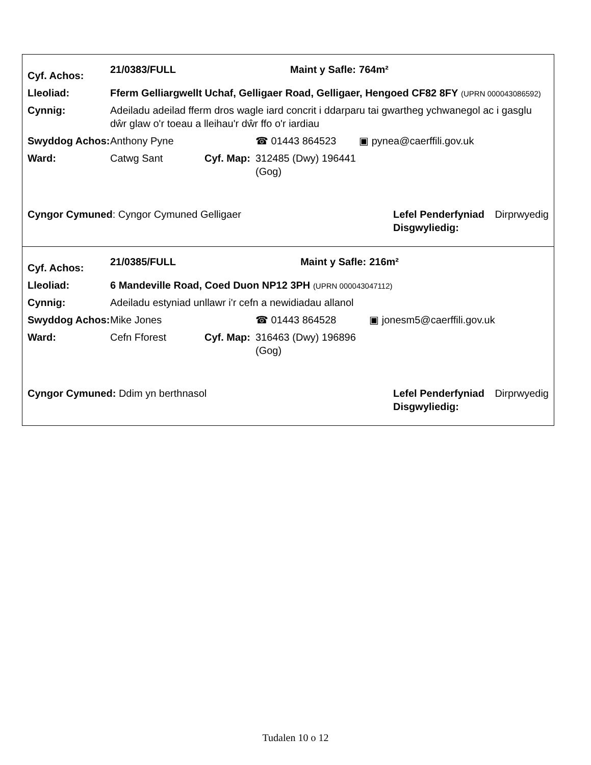| Cyf. Achos: | 21/0383/FULL | | | Maint y Safle: | 764m² |
| Lleoliad: | Fferm Gelliargwellt Uchaf, Gelligaer Road, Gelligaer, Hengoed CF82 8FY (UPRN 000043086592) | | | | |
| Cynnig: | Adeiladu adeilad fferm dros wagle iard concrit i ddarparu tai gwartheg ychwanegol ac i gasglu dŵr glaw o'r toeau a lleihau'r dŵr ffo o'r iardiau | | | | |
| Swyddog Achos: | Anthony Pyne | | ☎ 01443 864523 | | ▣ pynea@caerffili.gov.uk |
| Ward: | Catwg Sant | Cyf. Map: | 312485 (Dwy) 196441 (Gog) | | |
| Cyngor Cymuned : Cyngor Cymuned Gelligaer | Lefel Penderfyniad Disgwyliedig: | Dirprwyedig |
| Cyf. Achos: | 21/0385/FULL | | | Maint y Safle: | 216m² |
| Lleoliad: | 6 Mandeville Road, Coed Duon NP12 3PH (UPRN 000043047112) | | | | |
| Cynnig: | Adeiladu estyniad unllawr i'r cefn a newidiadau allanol | | | | |
| Swyddog Achos: | Mike Jones | | ☎ 01443 864528 | | ▣ jonesm5@caerffili.gov.uk |
| Ward: | Cefn Fforest | Cyf. Map: | 316463 (Dwy) 196896 (Gog) | | |
| Cyngor Cymuned: Ddim yn berthnasol | Lefel Penderfyniad Disgwyliedig: | Dirprwyedig |
Tudalen 10 o 12